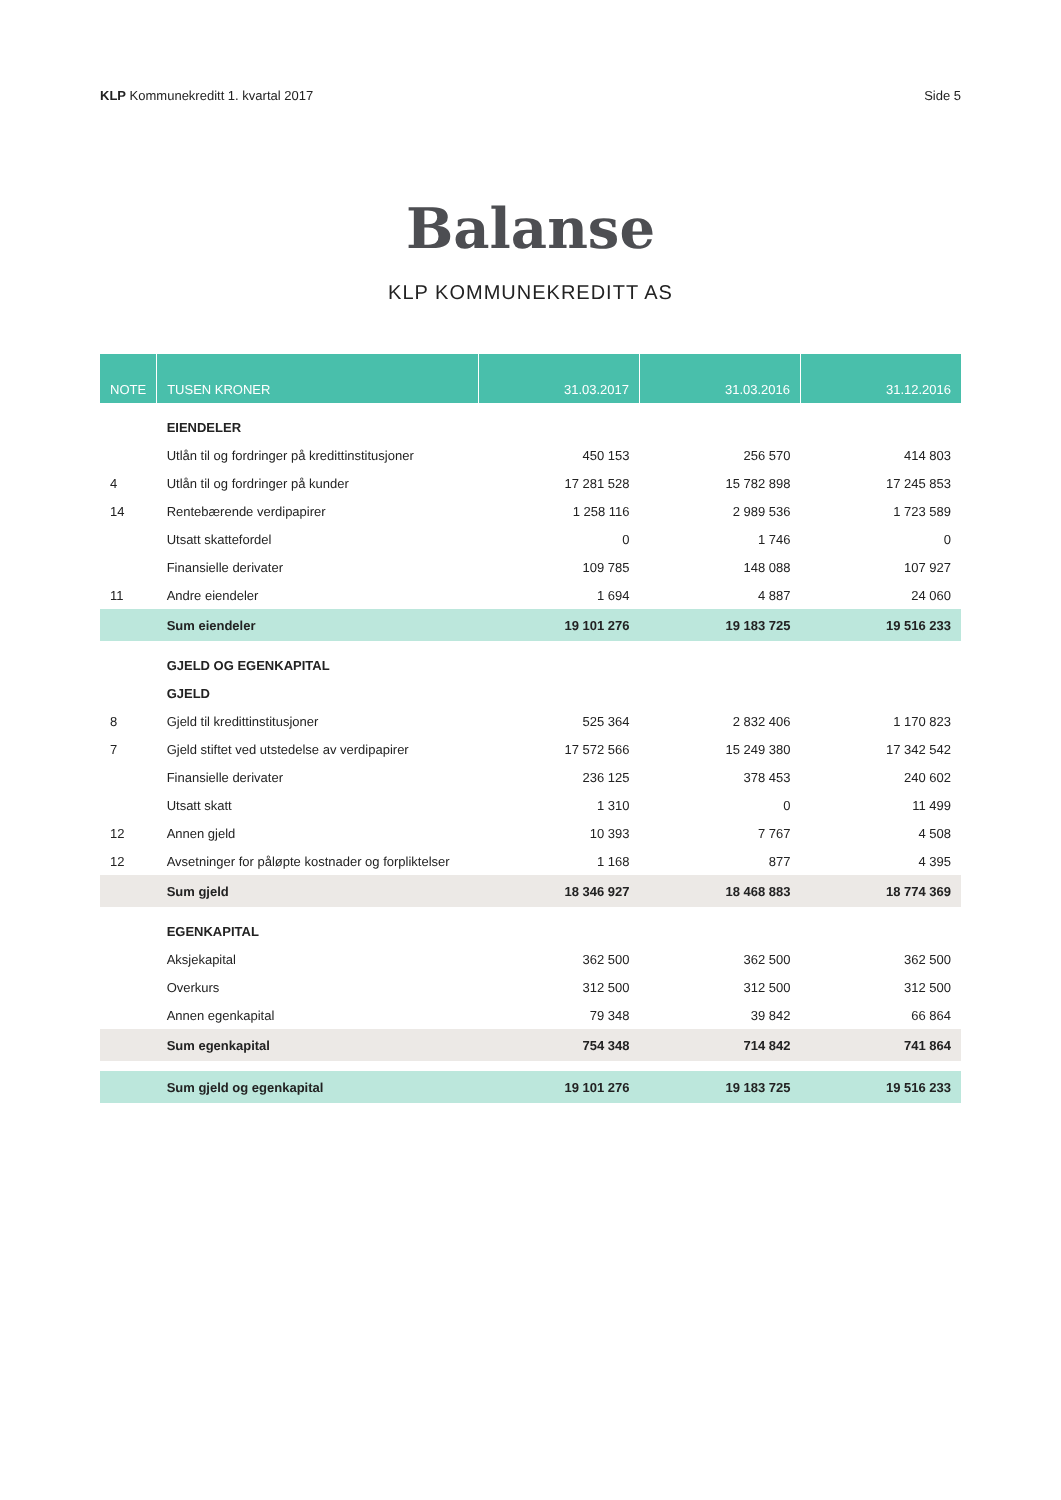KLP Kommunekreditt 1. kvartal 2017 Side 5
Balanse
KLP KOMMUNEKREDITT AS
| NOTE | TUSEN KRONER | 31.03.2017 | 31.03.2016 | 31.12.2016 |
| --- | --- | --- | --- | --- |
| | EIENDELER | | | |
| | Utlån til og fordringer på kredittinstitusjoner | 450 153 | 256 570 | 414 803 |
| 4 | Utlån til og fordringer på kunder | 17 281 528 | 15 782 898 | 17 245 853 |
| 14 | Rentebærende verdipapirer | 1 258 116 | 2 989 536 | 1 723 589 |
| | Utsatt skattefordel | 0 | 1 746 | 0 |
| | Finansielle derivater | 109 785 | 148 088 | 107 927 |
| 11 | Andre eiendeler | 1 694 | 4 887 | 24 060 |
| | Sum eiendeler | 19 101 276 | 19 183 725 | 19 516 233 |
| | GJELD OG EGENKAPITAL | | | |
| | GJELD | | | |
| 8 | Gjeld til kredittinstitusjoner | 525 364 | 2 832 406 | 1 170 823 |
| 7 | Gjeld stiftet ved utstedelse av verdipapirer | 17 572 566 | 15 249 380 | 17 342 542 |
| | Finansielle derivater | 236 125 | 378 453 | 240 602 |
| | Utsatt skatt | 1 310 | 0 | 11 499 |
| 12 | Annen gjeld | 10 393 | 7 767 | 4 508 |
| 12 | Avsetninger for påløpte kostnader og forpliktelser | 1 168 | 877 | 4 395 |
| | Sum gjeld | 18 346 927 | 18 468 883 | 18 774 369 |
| | EGENKAPITAL | | | |
| | Aksjekapital | 362 500 | 362 500 | 362 500 |
| | Overkurs | 312 500 | 312 500 | 312 500 |
| | Annen egenkapital | 79 348 | 39 842 | 66 864 |
| | Sum egenkapital | 754 348 | 714 842 | 741 864 |
| | Sum gjeld og egenkapital | 19 101 276 | 19 183 725 | 19 516 233 |